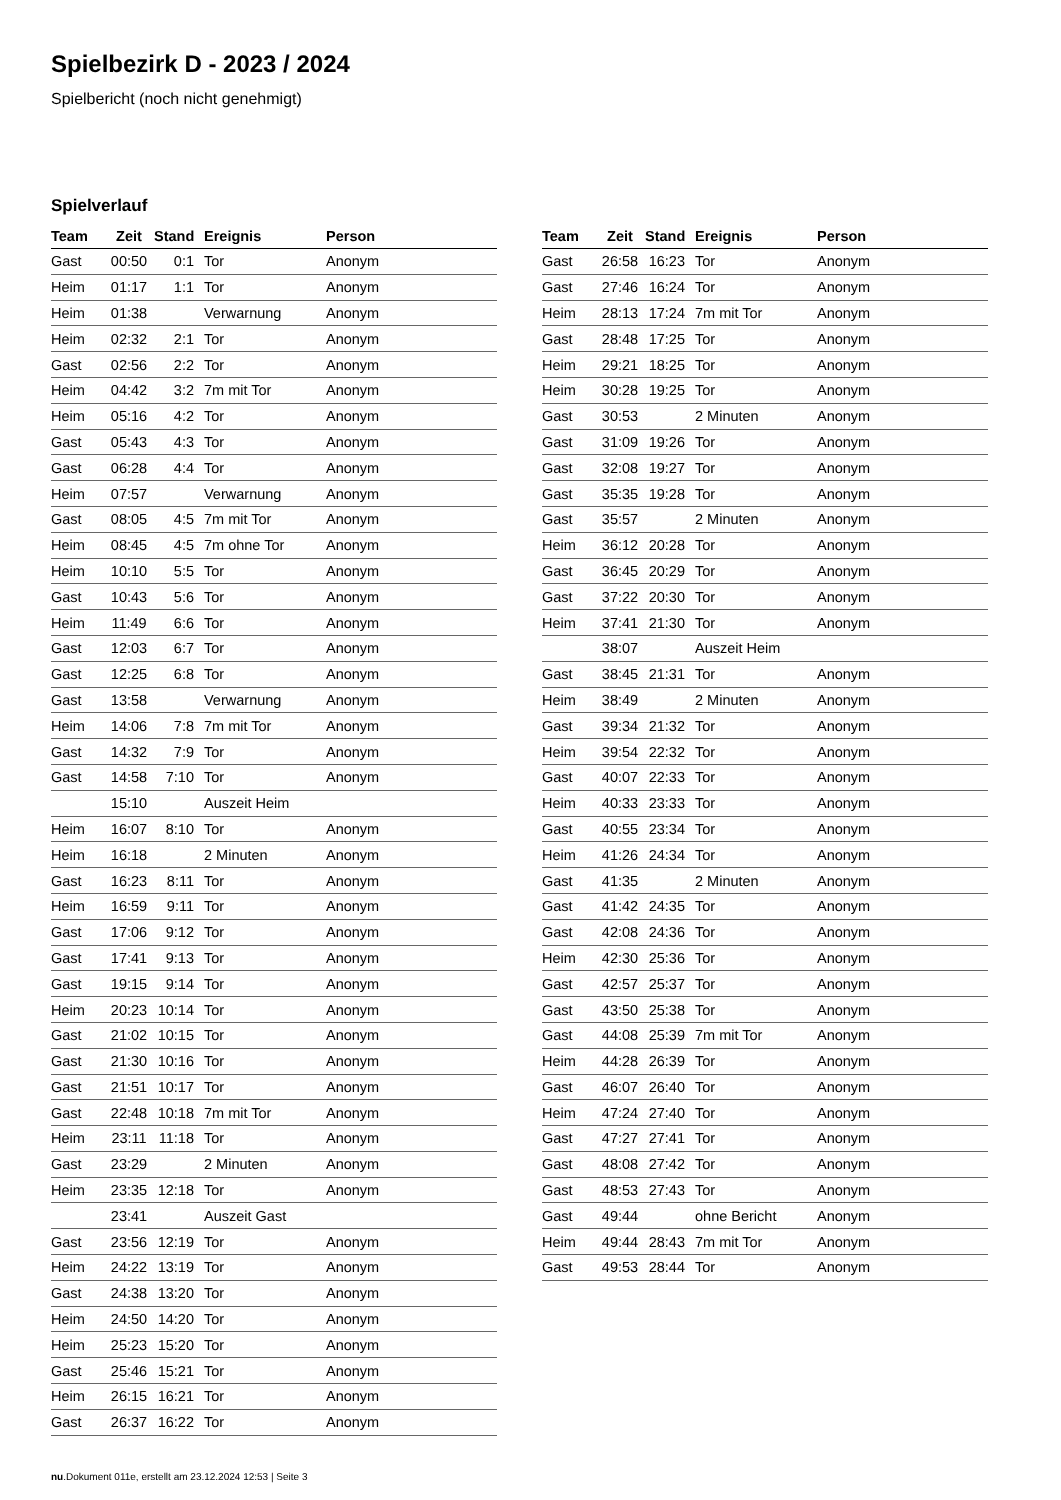Spielbezirk D - 2023 / 2024
Spielbericht (noch nicht genehmigt)
Spielverlauf
| Team | Zeit | Stand | Ereignis | Person |
| --- | --- | --- | --- | --- |
| Gast | 00:50 | 0:1 | Tor | Anonym |
| Heim | 01:17 | 1:1 | Tor | Anonym |
| Heim | 01:38 | | Verwarnung | Anonym |
| Heim | 02:32 | 2:1 | Tor | Anonym |
| Gast | 02:56 | 2:2 | Tor | Anonym |
| Heim | 04:42 | 3:2 | 7m mit Tor | Anonym |
| Heim | 05:16 | 4:2 | Tor | Anonym |
| Gast | 05:43 | 4:3 | Tor | Anonym |
| Gast | 06:28 | 4:4 | Tor | Anonym |
| Heim | 07:57 | | Verwarnung | Anonym |
| Gast | 08:05 | 4:5 | 7m mit Tor | Anonym |
| Heim | 08:45 | 4:5 | 7m ohne Tor | Anonym |
| Heim | 10:10 | 5:5 | Tor | Anonym |
| Gast | 10:43 | 5:6 | Tor | Anonym |
| Heim | 11:49 | 6:6 | Tor | Anonym |
| Gast | 12:03 | 6:7 | Tor | Anonym |
| Gast | 12:25 | 6:8 | Tor | Anonym |
| Gast | 13:58 | | Verwarnung | Anonym |
| Heim | 14:06 | 7:8 | 7m mit Tor | Anonym |
| Gast | 14:32 | 7:9 | Tor | Anonym |
| Gast | 14:58 | 7:10 | Tor | Anonym |
| | 15:10 | | Auszeit Heim | |
| Heim | 16:07 | 8:10 | Tor | Anonym |
| Heim | 16:18 | | 2 Minuten | Anonym |
| Gast | 16:23 | 8:11 | Tor | Anonym |
| Heim | 16:59 | 9:11 | Tor | Anonym |
| Gast | 17:06 | 9:12 | Tor | Anonym |
| Gast | 17:41 | 9:13 | Tor | Anonym |
| Gast | 19:15 | 9:14 | Tor | Anonym |
| Heim | 20:23 | 10:14 | Tor | Anonym |
| Gast | 21:02 | 10:15 | Tor | Anonym |
| Gast | 21:30 | 10:16 | Tor | Anonym |
| Gast | 21:51 | 10:17 | Tor | Anonym |
| Gast | 22:48 | 10:18 | 7m mit Tor | Anonym |
| Heim | 23:11 | 11:18 | Tor | Anonym |
| Gast | 23:29 | | 2 Minuten | Anonym |
| Heim | 23:35 | 12:18 | Tor | Anonym |
| | 23:41 | | Auszeit Gast | |
| Gast | 23:56 | 12:19 | Tor | Anonym |
| Heim | 24:22 | 13:19 | Tor | Anonym |
| Gast | 24:38 | 13:20 | Tor | Anonym |
| Heim | 24:50 | 14:20 | Tor | Anonym |
| Heim | 25:23 | 15:20 | Tor | Anonym |
| Gast | 25:46 | 15:21 | Tor | Anonym |
| Heim | 26:15 | 16:21 | Tor | Anonym |
| Gast | 26:37 | 16:22 | Tor | Anonym |
| Team | Zeit | Stand | Ereignis | Person |
| --- | --- | --- | --- | --- |
| Gast | 26:58 | 16:23 | Tor | Anonym |
| Gast | 27:46 | 16:24 | Tor | Anonym |
| Heim | 28:13 | 17:24 | 7m mit Tor | Anonym |
| Gast | 28:48 | 17:25 | Tor | Anonym |
| Heim | 29:21 | 18:25 | Tor | Anonym |
| Heim | 30:28 | 19:25 | Tor | Anonym |
| Gast | 30:53 | | 2 Minuten | Anonym |
| Gast | 31:09 | 19:26 | Tor | Anonym |
| Gast | 32:08 | 19:27 | Tor | Anonym |
| Gast | 35:35 | 19:28 | Tor | Anonym |
| Gast | 35:57 | | 2 Minuten | Anonym |
| Heim | 36:12 | 20:28 | Tor | Anonym |
| Gast | 36:45 | 20:29 | Tor | Anonym |
| Gast | 37:22 | 20:30 | Tor | Anonym |
| Heim | 37:41 | 21:30 | Tor | Anonym |
| | 38:07 | | Auszeit Heim | |
| Gast | 38:45 | 21:31 | Tor | Anonym |
| Heim | 38:49 | | 2 Minuten | Anonym |
| Gast | 39:34 | 21:32 | Tor | Anonym |
| Heim | 39:54 | 22:32 | Tor | Anonym |
| Gast | 40:07 | 22:33 | Tor | Anonym |
| Heim | 40:33 | 23:33 | Tor | Anonym |
| Gast | 40:55 | 23:34 | Tor | Anonym |
| Heim | 41:26 | 24:34 | Tor | Anonym |
| Gast | 41:35 | | 2 Minuten | Anonym |
| Gast | 41:42 | 24:35 | Tor | Anonym |
| Gast | 42:08 | 24:36 | Tor | Anonym |
| Heim | 42:30 | 25:36 | Tor | Anonym |
| Gast | 42:57 | 25:37 | Tor | Anonym |
| Gast | 43:50 | 25:38 | Tor | Anonym |
| Gast | 44:08 | 25:39 | 7m mit Tor | Anonym |
| Heim | 44:28 | 26:39 | Tor | Anonym |
| Gast | 46:07 | 26:40 | Tor | Anonym |
| Heim | 47:24 | 27:40 | Tor | Anonym |
| Gast | 47:27 | 27:41 | Tor | Anonym |
| Gast | 48:08 | 27:42 | Tor | Anonym |
| Gast | 48:53 | 27:43 | Tor | Anonym |
| Gast | 49:44 | | ohne Bericht | Anonym |
| Heim | 49:44 | 28:43 | 7m mit Tor | Anonym |
| Gast | 49:53 | 28:44 | Tor | Anonym |
nu.Dokument 011e, erstellt am 23.12.2024 12:53 | Seite 3